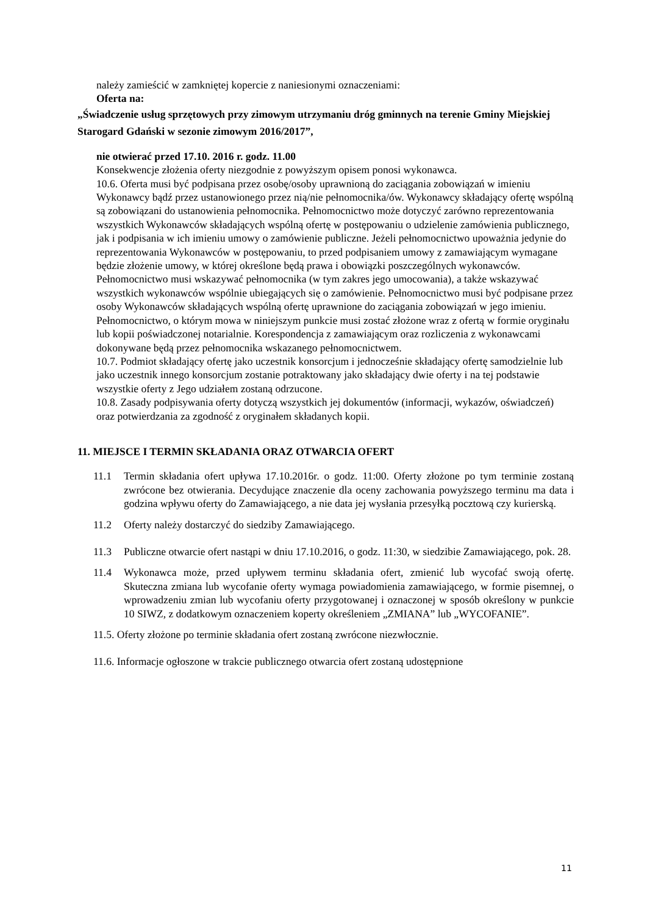należy zamieścić w zamkniętej kopercie z naniesionymi oznaczeniami:
Oferta na:
„Świadczenie usług sprzętowych przy zimowym utrzymaniu dróg gminnych na terenie Gminy Miejskiej Starogard Gdański w sezonie zimowym 2016/2017”,
nie otwierać przed 17.10. 2016 r. godz. 11.00
Konsekwencje złożenia oferty niezgodnie z powyższym opisem ponosi wykonawca.
10.6. Oferta musi być podpisana przez osobę/osoby uprawnioną do zaciągania zobowiązań w imieniu Wykonawcy bądź przez ustanowionego przez nią/nie pełnomocnika/ów. Wykonawcy składający ofertę wspólną są zobowiązani do ustanowienia pełnomocnika. Pełnomocnictwo może dotyczyć zarówno reprezentowania wszystkich Wykonawców składających wspólną ofertę w postępowaniu o udzielenie zamówienia publicznego, jak i podpisania w ich imieniu umowy o zamówienie publiczne. Jeżeli pełnomocnictwo upoważnia jedynie do reprezentowania Wykonawców w postępowaniu, to przed podpisaniem umowy z zamawiającym wymagane będzie złożenie umowy, w której określone będą prawa i obowiązki poszczególnych wykonawców. Pełnomocnictwo musi wskazywać pełnomocnika (w tym zakres jego umocowania), a także wskazywać wszystkich wykonawców wspólnie ubiegających się o zamówienie. Pełnomocnictwo musi być podpisane przez osoby Wykonawców składających wspólną ofertę uprawnione do zaciągania zobowiązań w jego imieniu. Pełnomocnictwo, o którym mowa w niniejszym punkcie musi zostać złożone wraz z ofertą w formie oryginału lub kopii poświadczonej notarialnie. Korespondencja z zamawiającym oraz rozliczenia z wykonawcami dokonywane będą przez pełnomocnika wskazanego pełnomocnictwem.
10.7. Podmiot składający ofertę jako uczestnik konsorcjum i jednocześnie składający ofertę samodzielnie lub jako uczestnik innego konsorcjum zostanie potraktowany jako składający dwie oferty i na tej podstawie wszystkie oferty z Jego udziałem zostaną odrzucone.
10.8. Zasady podpisywania oferty dotyczą wszystkich jej dokumentów (informacji, wykazów, oświadczeń) oraz potwierdzania za zgodność z oryginałem składanych kopii.
11. MIEJSCE I TERMIN SKŁADANIA ORAZ OTWARCIA OFERT
11.1 Termin składania ofert upływa 17.10.2016r. o godz. 11:00. Oferty złożone po tym terminie zostaną zwrócone bez otwierania. Decydujące znaczenie dla oceny zachowania powyższego terminu ma data i godzina wpływu oferty do Zamawiającego, a nie data jej wysłania przesyłką pocztową czy kurierską.
11.2 Oferty należy dostarczyć do siedziby Zamawiającego.
11.3 Publiczne otwarcie ofert nastąpi w dniu 17.10.2016, o godz. 11:30, w siedzibie Zamawiającego, pok. 28.
11.4 Wykonawca może, przed upływem terminu składania ofert, zmienić lub wycofać swoją ofertę. Skuteczna zmiana lub wycofanie oferty wymaga powiadomienia zamawiającego, w formie pisemnej, o wprowadzeniu zmian lub wycofaniu oferty przygotowanej i oznaczonej w sposób określony w punkcie 10 SIWZ, z dodatkowym oznaczeniem koperty określeniem „ZMIANA” lub „WYCOFANIE”.
11.5. Oferty złożone po terminie składania ofert zostaną zwrócone niezwłocznie.
11.6. Informacje ogłoszone w trakcie publicznego otwarcia ofert zostaną udostępnione
11